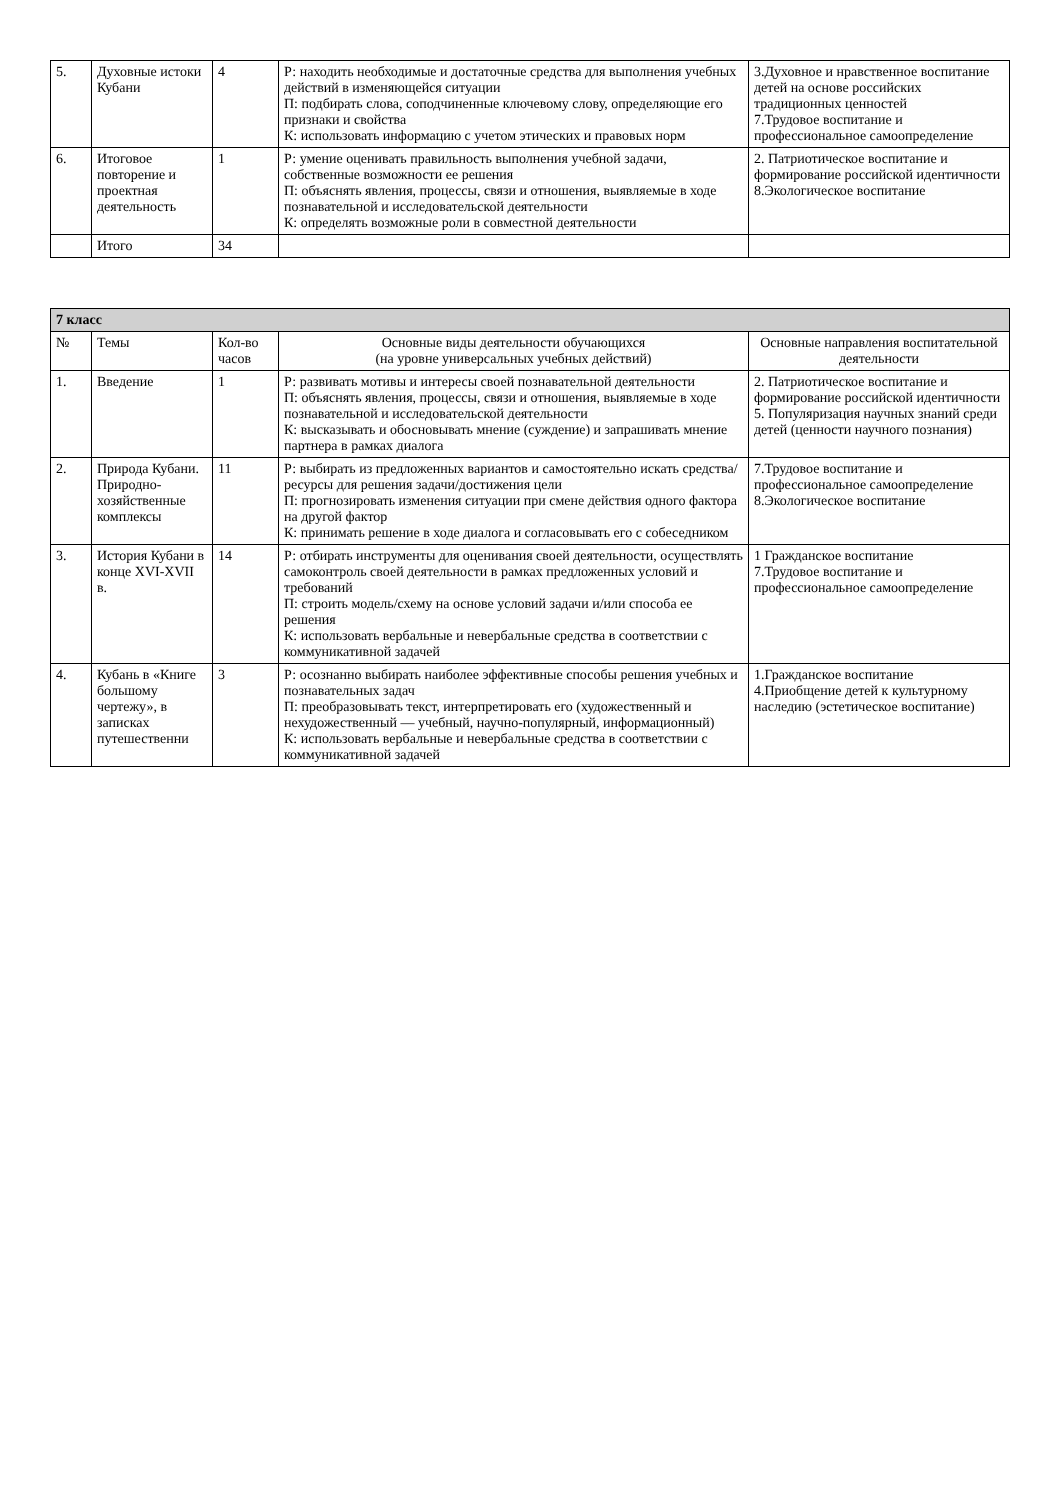| 5. | Духовные истоки Кубани | 4 | Р: находить необходимые и достаточные средства для выполнения учебных действий в изменяющейся ситуации П: подбирать слова, соподчиненные ключевому слову, определяющие его признаки и свойства К: использовать информацию с учетом этических и правовых норм | 3.Духовное и нравственное воспитание детей на основе российских традиционных ценностей 7.Трудовое воспитание и профессиональное самоопределение |
| 6. | Итоговое повторение и проектная деятельность | 1 | Р: умение оценивать правильность выполнения учебной задачи, собственные возможности ее решения П: объяснять явления, процессы, связи и отношения, выявляемые в ходе познавательной и исследовательской деятельности К: определять возможные роли в совместной деятельности | 2. Патриотическое воспитание и формирование российской идентичности 8.Экологическое воспитание |
| | Итого | 34 | | |
| 7 класс | | | | |
| № | Темы | Кол-во часов | Основные виды деятельности обучающихся (на уровне универсальных учебных действий) | Основные направления воспитательной деятельности |
| 1. | Введение | 1 | Р: развивать мотивы и интересы своей познавательной деятельности П: объяснять явления, процессы, связи и отношения, выявляемые в ходе познавательной и исследовательской деятельности К: высказывать и обосновывать мнение (суждение) и запрашивать мнение партнера в рамках диалога | 2. Патриотическое воспитание и формирование российской идентичности 5. Популяризация научных знаний среди детей (ценности научного познания) |
| 2. | Природа Кубани. Природно-хозяйственные комплексы | 11 | Р: выбирать из предложенных вариантов и самостоятельно искать средства/ресурсы для решения задачи/достижения цели П: прогнозировать изменения ситуации при смене действия одного фактора на другой фактор К: принимать решение в ходе диалога и согласовывать его с собеседником | 7.Трудовое воспитание и профессиональное самоопределение 8.Экологическое воспитание |
| 3. | История Кубани в конце XVI-XVII в. | 14 | Р: отбирать инструменты для оценивания своей деятельности, осуществлять самоконтроль своей деятельности в рамках предложенных условий и требований П: строить модель/схему на основе условий задачи и/или способа ее решения К: использовать вербальные и невербальные средства в соответствии с коммуникативной задачей | 1 Гражданское воспитание 7.Трудовое воспитание и профессиональное самоопределение |
| 4. | Кубань в «Книге большому чертежу», в записках путешественни | 3 | Р: осознанно выбирать наиболее эффективные способы решения учебных и познавательных задач П: преобразовывать текст, интерпретировать его (художественный и нехудожественный — учебный, научно-популярный, информационный) К: использовать вербальные и невербальные средства в соответствии с коммуникативной задачей | 1.Гражданское воспитание 4.Приобщение детей к культурному наследию (эстетическое воспитание) |